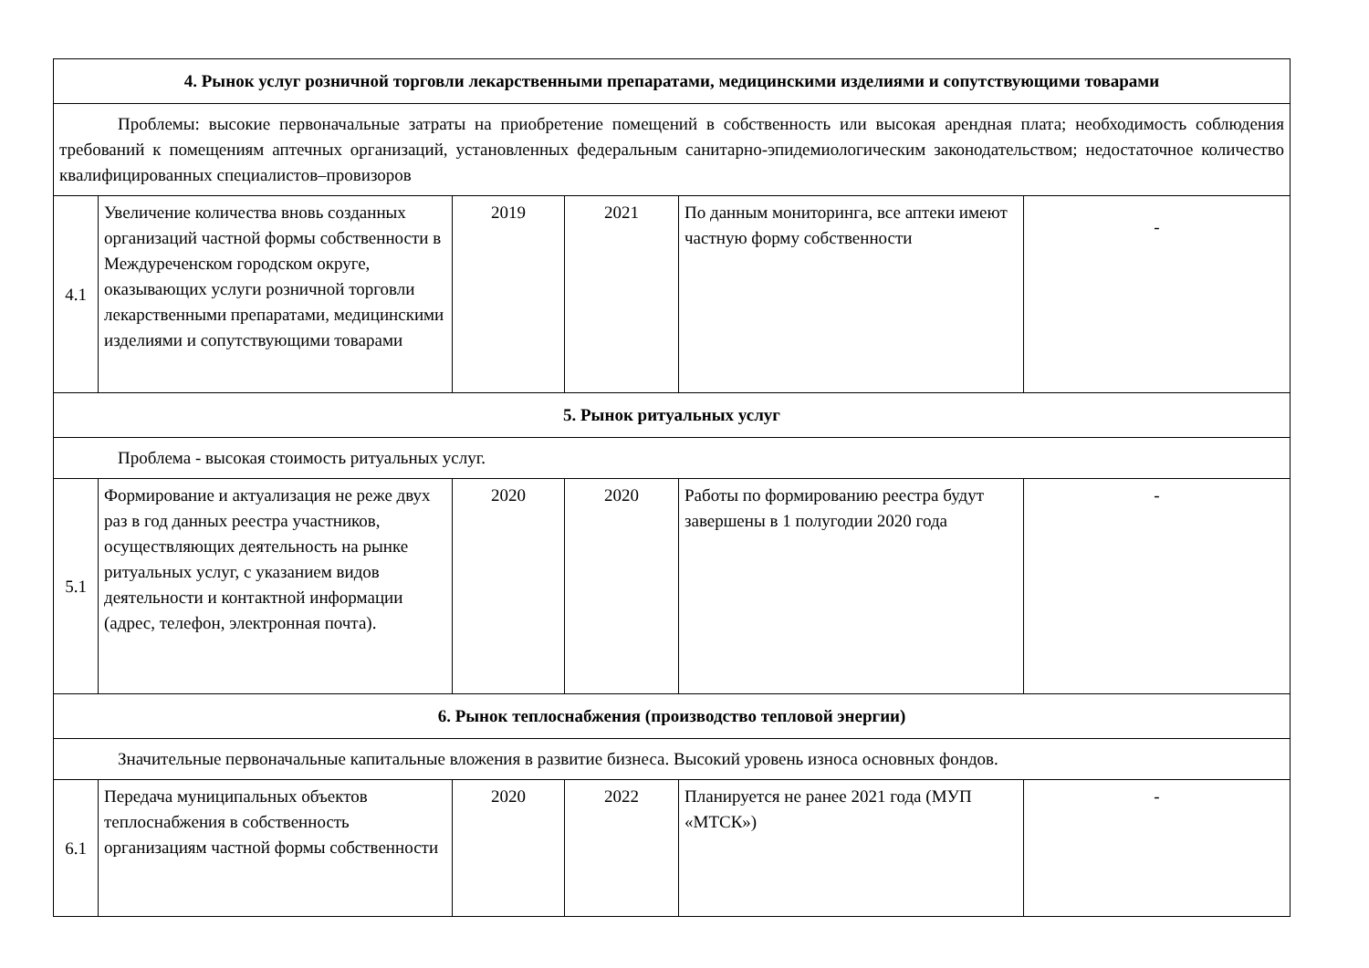| 4. Рынок услуг розничной торговли лекарственными препаратами, медицинскими изделиями и сопутствующими товарами | | | | | |
| Проблемы: высокие первоначальные затраты на приобретение помещений в собственность или высокая арендная плата; необходимость соблюдения требований к помещениям аптечных организаций, установленных федеральным санитарно-эпидемиологическим законодательством; недостаточное количество квалифицированных специалистов–провизоров | | | | | |
| 4.1 | Увеличение количества вновь созданных организаций частной формы собственности в Междуреченском городском округе, оказывающих услуги розничной торговли лекарственными препаратами, медицинскими изделиями и сопутствующими товарами | 2019 | 2021 | По данным мониторинга, все аптеки имеют частную форму собственности | - |
| 5. Рынок ритуальных услуг | | | | | |
| Проблема - высокая стоимость ритуальных услуг. | | | | | |
| 5.1 | Формирование и актуализация не реже двух раз в год данных реестра участников, осуществляющих деятельность на рынке ритуальных услуг, с указанием видов деятельности и контактной информации (адрес, телефон, электронная почта). | 2020 | 2020 | Работы по формированию реестра будут завершены в 1 полугодии 2020 года | - |
| 6. Рынок теплоснабжения (производство тепловой энергии) | | | | | |
| Значительные первоначальные капитальные вложения в развитие бизнеса. Высокий уровень износа основных фондов. | | | | | |
| 6.1 | Передача муниципальных объектов теплоснабжения в собственность организациям частной формы собственности | 2020 | 2022 | Планируется не ранее 2021 года (МУП «МТСК») | - |